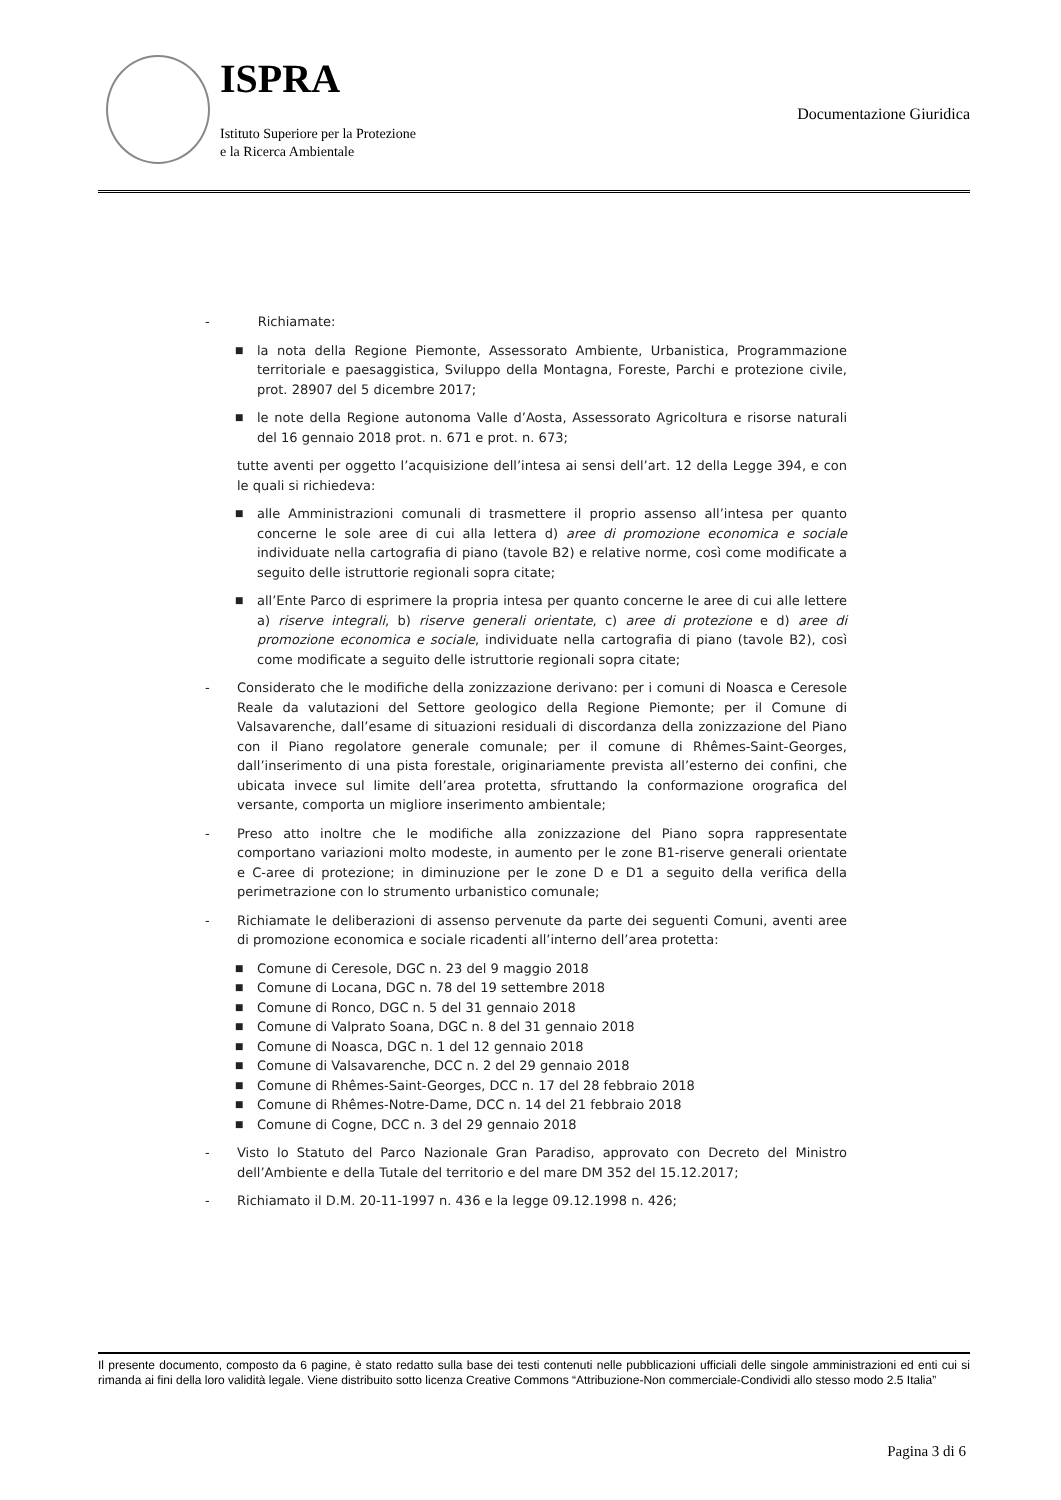ISPRA
Istituto Superiore per la Protezione
e la Ricerca Ambientale
Documentazione Giuridica
- Richiamate:
■ la nota della Regione Piemonte, Assessorato Ambiente, Urbanistica, Programmazione territoriale e paesaggistica, Sviluppo della Montagna, Foreste, Parchi e protezione civile, prot. 28907 del 5 dicembre 2017;
■ le note della Regione autonoma Valle d’Aosta, Assessorato Agricoltura e risorse naturali del 16 gennaio 2018 prot. n. 671 e prot. n. 673;
tutte aventi per oggetto l’acquisizione dell’intesa ai sensi dell’art. 12 della Legge 394, e con le quali si richiedeva:
■ alle Amministrazioni comunali di trasmettere il proprio assenso all’intesa per quanto concerne le sole aree di cui alla lettera d) aree di promozione economica e sociale individuate nella cartografia di piano (tavole B2) e relative norme, così come modificate a seguito delle istruttorie regionali sopra citate;
■ all’Ente Parco di esprimere la propria intesa per quanto concerne le aree di cui alle lettere a) riserve integrali, b) riserve generali orientate, c) aree di protezione e d) aree di promozione economica e sociale, individuate nella cartografia di piano (tavole B2), così come modificate a seguito delle istruttorie regionali sopra citate;
- Considerato che le modifiche della zonizzazione derivano: per i comuni di Noasca e Ceresole Reale da valutazioni del Settore geologico della Regione Piemonte; per il Comune di Valsavarenche, dall’esame di situazioni residuali di discordanza della zonizzazione del Piano con il Piano regolatore generale comunale; per il comune di Rhêmes-Saint-Georges, dall’inserimento di una pista forestale, originariamente prevista all’esterno dei confini, che ubicata invece sul limite dell’area protetta, sfruttando la conformazione orografica del versante, comporta un migliore inserimento ambientale;
- Preso atto inoltre che le modifiche alla zonizzazione del Piano sopra rappresentate comportano variazioni molto modeste, in aumento per le zone B1-riserve generali orientate e C-aree di protezione; in diminuzione per le zone D e D1 a seguito della verifica della perimetrazione con lo strumento urbanistico comunale;
- Richiamate le deliberazioni di assenso pervenute da parte dei seguenti Comuni, aventi aree di promozione economica e sociale ricadenti all’interno dell’area protetta:
■ Comune di Ceresole, DGC n. 23 del 9 maggio 2018
■ Comune di Locana, DGC n. 78 del 19 settembre 2018
■ Comune di Ronco, DGC n. 5 del 31 gennaio 2018
■ Comune di Valprato Soana, DGC n. 8 del 31 gennaio 2018
■ Comune di Noasca, DGC n. 1 del 12 gennaio 2018
■ Comune di Valsavarenche, DCC n. 2 del 29 gennaio 2018
■ Comune di Rhêmes-Saint-Georges, DCC n. 17 del 28 febbraio 2018
■ Comune di Rhêmes-Notre-Dame, DCC n. 14 del 21 febbraio 2018
■ Comune di Cogne, DCC n. 3 del 29 gennaio 2018
- Visto lo Statuto del Parco Nazionale Gran Paradiso, approvato con Decreto del Ministro dell’Ambiente e della Tutale del territorio e del mare DM 352 del 15.12.2017;
- Richiamato il D.M. 20-11-1997 n. 436 e la legge 09.12.1998 n. 426;
Il presente documento, composto da 6 pagine, è stato redatto sulla base dei testi contenuti nelle pubblicazioni ufficiali delle singole amministrazioni ed enti cui si rimanda ai fini della loro validità legale. Viene distribuito sotto licenza Creative Commons “Attribuzione-Non commerciale-Condividi allo stesso modo 2.5 Italia”
Pagina 3 di 6